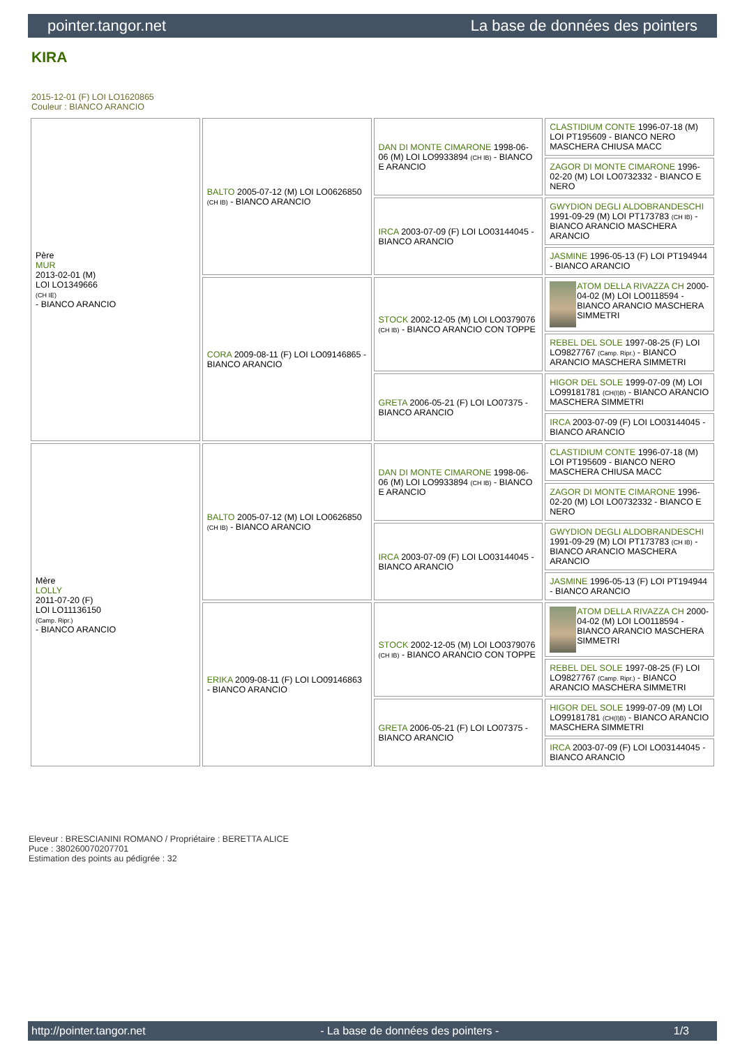pointer.tangor.net La base de données des pointers
KIRA
2015-12-01 (F) LOI LO1620865
Couleur : BIANCO ARANCIO
| Père MUR 2013-02-01 (M) LOI LO1349666 (CH IE) - BIANCO ARANCIO | BALTO 2005-07-12 (M) LOI LO0626850 (CH IB) - BIANCO ARANCIO | DAN DI MONTE CIMARONE 1998-06-06 (M) LOI LO9933894 (CH IB) - BIANCO E ARANCIO | CLASTIDIUM CONTE 1996-07-18 (M) LOI PT195609 - BIANCO NERO MASCHERA CHIUSA MACC |
| | | | ZAGOR DI MONTE CIMARONE 1996-02-20 (M) LOI LO0732332 - BIANCO E NERO |
| | | IRCA 2003-07-09 (F) LOI LO03144045 - BIANCO ARANCIO | GWYDION DEGLI ALDOBRANDESCHI 1991-09-29 (M) LOI PT173783 (CH IB) - BIANCO ARANCIO MASCHERA ARANCIO |
| | | | JASMINE 1996-05-13 (F) LOI PT194944 - BIANCO ARANCIO |
| | CORA 2009-08-11 (F) LOI LO09146865 - BIANCO ARANCIO | STOCK 2002-12-05 (M) LOI LO0379076 (CH IB) - BIANCO ARANCIO CON TOPPE | ATOM DELLA RIVAZZA CH 2000-04-02 (M) LOI LO0118594 - BIANCO ARANCIO MASCHERA SIMMETRI |
| | | | REBEL DEL SOLE 1997-08-25 (F) LOI LO9827767 (Camp. Ripr.) - BIANCO ARANCIO MASCHERA SIMMETRI |
| | | GRETA 2006-05-21 (F) LOI LO07375 - BIANCO ARANCIO | HIGOR DEL SOLE 1999-07-09 (M) LOI LO99181781 (CH(I)B) - BIANCO ARANCIO MASCHERA SIMMETRI |
| | | | IRCA 2003-07-09 (F) LOI LO03144045 - BIANCO ARANCIO |
| Mère LOLLY 2011-07-20 (F) LOI LO11136150 (Camp. Ripr.) - BIANCO ARANCIO | BALTO 2005-07-12 (M) LOI LO0626850 (CH IB) - BIANCO ARANCIO | DAN DI MONTE CIMARONE 1998-06-06 (M) LOI LO9933894 (CH IB) - BIANCO E ARANCIO | CLASTIDIUM CONTE 1996-07-18 (M) LOI PT195609 - BIANCO NERO MASCHERA CHIUSA MACC |
| | | | ZAGOR DI MONTE CIMARONE 1996-02-20 (M) LOI LO0732332 - BIANCO E NERO |
| | | IRCA 2003-07-09 (F) LOI LO03144045 - BIANCO ARANCIO | GWYDION DEGLI ALDOBRANDESCHI 1991-09-29 (M) LOI PT173783 (CH IB) - BIANCO ARANCIO MASCHERA ARANCIO |
| | | | JASMINE 1996-05-13 (F) LOI PT194944 - BIANCO ARANCIO |
| | ERIKA 2009-08-11 (F) LOI LO09146863 - BIANCO ARANCIO | STOCK 2002-12-05 (M) LOI LO0379076 (CH IB) - BIANCO ARANCIO CON TOPPE | ATOM DELLA RIVAZZA CH 2000-04-02 (M) LOI LO0118594 - BIANCO ARANCIO MASCHERA SIMMETRI |
| | | | REBEL DEL SOLE 1997-08-25 (F) LOI LO9827767 (Camp. Ripr.) - BIANCO ARANCIO MASCHERA SIMMETRI |
| | | GRETA 2006-05-21 (F) LOI LO07375 - BIANCO ARANCIO | HIGOR DEL SOLE 1999-07-09 (M) LOI LO99181781 (CH(I)B) - BIANCO ARANCIO MASCHERA SIMMETRI |
| | | | IRCA 2003-07-09 (F) LOI LO03144045 - BIANCO ARANCIO |
Eleveur : BRESCIANINI ROMANO / Propriétaire : BERETTA ALICE
Puce : 380260070207701
Estimation des points au pédigrée : 32
http://pointer.tangor.net - La base de données des pointers - 1/3